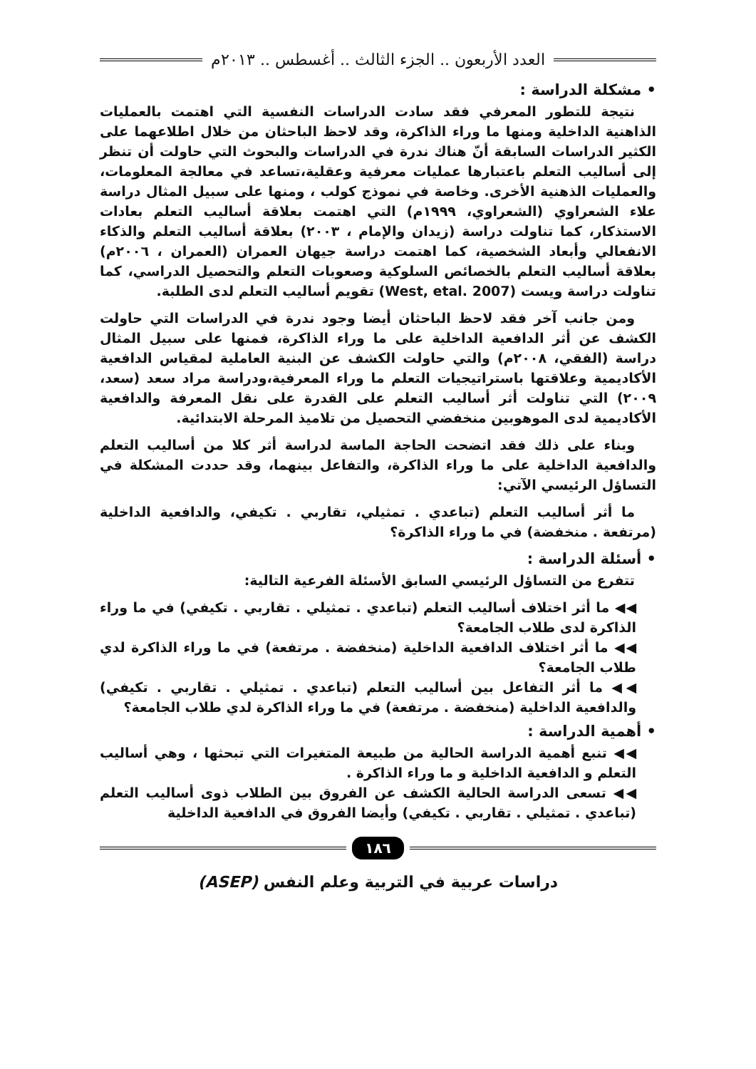العدد الأربعون .. الجزء الثالث .. أغسطس .. ٢٠١٣م
• مشكلة الدراسة :
نتيجة للتطور المعرفي فقد سادت الدراسات النفسية التي اهتمت بالعمليات الذاهنية الداخلية ومنها ما وراء الذاكرة، وقد لاحظ الباحثان من خلال اطلاعهما على الكثير الدراسات السابقة أنّ هناك ندرة في الدراسات والبحوث التي حاولت أن تنظر إلى أساليب التعلم باعتبارها عمليات معرفية وعقلية،تساعد في معالجة المعلومات، والعمليات الذهنية الأخرى. وخاصة في نموذج كولب ، ومنها على سبيل المثال دراسة علاء الشعراوي (الشعراوي، ١٩٩٩م) التي اهتمت بعلاقة أساليب التعلم بعادات الاستذكار، كما تناولت دراسة (زيدان والإمام ، ٢٠٠٣) بعلاقة أساليب التعلم والذكاء الانفعالي وأبعاد الشخصية، كما اهتمت دراسة جيهان العمران (العمران ، ٢٠٠٦م) بعلاقة أساليب التعلم بالخصائص السلوكية وصعوبات التعلم والتحصيل الدراسي، كما تناولت دراسة ويست (West, etal. 2007) تقويم أساليب التعلم لدى الطلبة.
ومن جانب آخر فقد لاحظ الباحثان أيضا وجود ندرة في الدراسات التي حاولت الكشف عن أثر الدافعية الداخلية على ما وراء الذاكرة، فمنها على سبيل المثال دراسة (الفقي، ٢٠٠٨م) والتي حاولت الكشف عن البنية العاملية لمقياس الدافعية الأكاديمية وعلاقتها باستراتيجيات التعلم ما وراء المعرفية،ودراسة مراد سعد (سعد، ٢٠٠٩) التي تناولت أثر أساليب التعلم على القدرة على نقل المعرفة والدافعية الأكاديمية لدى الموهوبين منخفضي التحصيل من تلاميذ المرحلة الابتدائية.
وبناء على ذلك فقد اتضحت الحاجة الماسة لدراسة أثر كلا من أساليب التعلم والدافعية الداخلية على ما وراء الذاكرة، والتفاعل بينهما، وقد حددت المشكلة في التساؤل الرئيسي الآتي:
ما أثر أساليب التعلم (تباعدي . تمثيلي، تقاربي . تكيفي، والدافعية الداخلية (مرتفعة . منخفضة) في ما وراء الذاكرة؟
• أسئلة الدراسة :
تتفرع من التساؤل الرئيسي السابق الأسئلة الفرعية التالية:
◀◀ ما أثر اختلاف أساليب التعلم (تباعدي . تمثيلي . تقاربي . تكيفي) في ما وراء الذاكرة لدى طلاب الجامعة؟
◀◀ ما أثر اختلاف الدافعية الداخلية (منخفضة . مرتفعة) في ما وراء الذاكرة لدي طلاب الجامعة؟
◀◀ ما أثر التفاعل بين أساليب التعلم (تباعدي . تمثيلي . تقاربي . تكيفي) والدافعية الداخلية (منخفضة . مرتفعة) في ما وراء الذاكرة لدي طلاب الجامعة؟
• أهمية الدراسة :
◀◀ تنبع أهمية الدراسة الحالية من طبيعة المتغيرات التي تبحثها ، وهي أساليب التعلم و الدافعية الداخلية و ما وراء الذاكرة .
◀◀ تسعى الدراسة الحالية الكشف عن الفروق بين الطلاب ذوى أساليب التعلم (تباعدي . تمثيلي . تقاربي . تكيفي) وأيضا الفروق في الدافعية الداخلية
١٨٦
دراسات عربية في التربية وعلم النفس (ASEP)